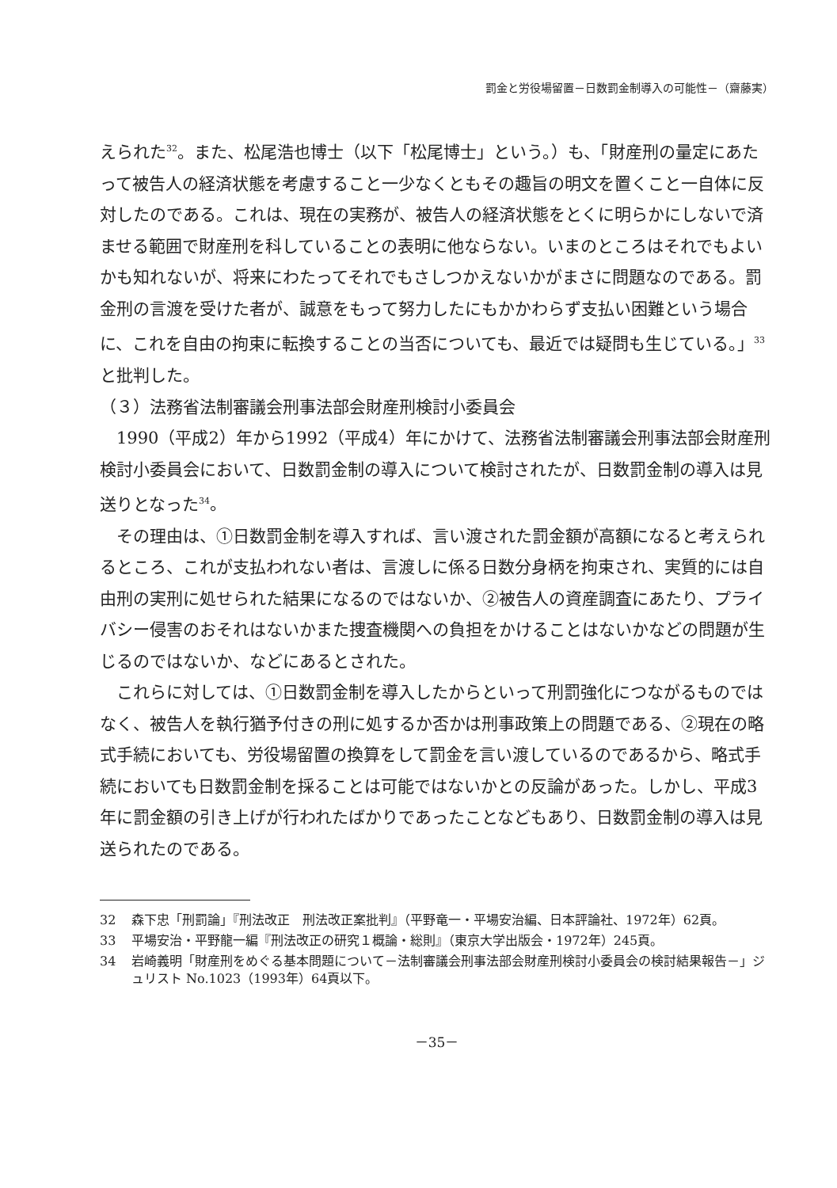罰金と労役場留置－日数罰金制導入の可能性－（齋藤実）
えられた<sup>32</sup>。また、松尾浩也博士（以下「松尾博士」という。）も、「財産刑の量定にあたって被告人の経済状態を考慮すること一少なくともその趣旨の明文を置くこと一自体に反対したのである。これは、現在の実務が、被告人の経済状態をとくに明らかにしないで済ませる範囲で財産刑を科していることの表明に他ならない。いまのところはそれでもよいかも知れないが、将来にわたってそれでもさしつかえないかがまさに問題なのである。罰金刑の言渡を受けた者が、誠意をもって努力したにもかかわらず支払い困難という場合に、これを自由の拘束に転換することの当否についても、最近では疑問も生じている。」<sup>33</sup>と批判した。
（３）法務省法制審議会刑事法部会財産刑検討小委員会
1990（平成2）年から1992（平成4）年にかけて、法務省法制審議会刑事法部会財産刑検討小委員会において、日数罰金制の導入について検討されたが、日数罰金制の導入は見送りとなった<sup>34</sup>。
その理由は、①日数罰金制を導入すれば、言い渡された罰金額が高額になると考えられるところ、これが支払われない者は、言渡しに係る日数分身柄を拘束され、実質的には自由刑の実刑に処せられた結果になるのではないか、②被告人の資産調査にあたり、プライバシー侵害のおそれはないかまた捜査機関への負担をかけることはないかなどの問題が生じるのではないか、などにあるとされた。
これらに対しては、①日数罰金制を導入したからといって刑罰強化につながるものではなく、被告人を執行猶予付きの刑に処するか否かは刑事政策上の問題である、②現在の略式手続においても、労役場留置の換算をして罰金を言い渡しているのであるから、略式手続においても日数罰金制を採ることは可能ではないかとの反論があった。しかし、平成3年に罰金額の引き上げが行われたばかりであったことなどもあり、日数罰金制の導入は見送られたのである。
32 森下忠「刑罰論」『刑法改正　刑法改正案批判』（平野竜一・平場安治編、日本評論社、1972年）62頁。
33 平場安治・平野龍一編『刑法改正の研究１概論・総則』（東京大学出版会・1972年）245頁。
34 岩崎義明「財産刑をめぐる基本問題について－法制審議会刑事法部会財産刑検討小委員会の検討結果報告－」ジュリスト No.1023（1993年）64頁以下。
－35－